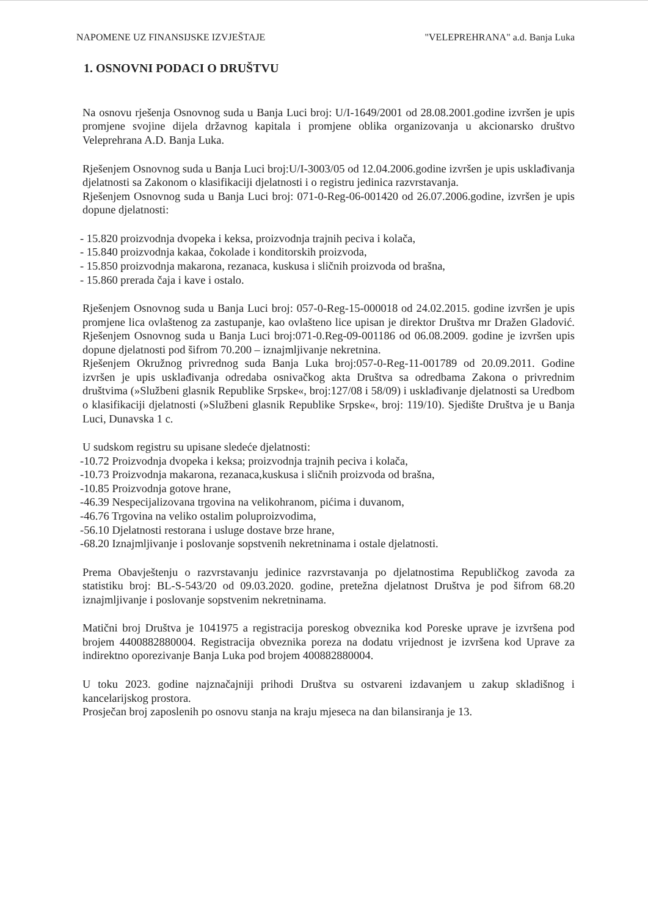NAPOMENE UZ FINANSIJSKE IZVJEŠTAJE "VELEPREHRANA" a.d. Banja Luka
1. OSNOVNI PODACI O DRUŠTVU
Na osnovu rješenja Osnovnog suda u Banja Luci broj: U/I-1649/2001 od 28.08.2001.godine izvršen je upis promjene svojine dijela državnog kapitala i promjene oblika organizovanja u akcionarsko društvo Veleprehrana A.D. Banja Luka.
Rješenjem Osnovnog suda u Banja Luci broj:U/I-3003/05 od 12.04.2006.godine izvršen je upis usklađivanja djelatnosti sa Zakonom o klasifikaciji djelatnosti i o registru jedinica razvrstavanja.
Rješenjem Osnovnog suda u Banja Luci broj: 071-0-Reg-06-001420 od 26.07.2006.godine, izvršen je upis dopune djelatnosti:
- 15.820 proizvodnja dvopeka i keksa, proizvodnja trajnih peciva i kolača,
- 15.840 proizvodnja kakaa, čokolade i konditorskih proizvoda,
- 15.850 proizvodnja makarona, rezanaca, kuskusa i sličnih proizvoda od brašna,
- 15.860 prerada čaja i kave i ostalo.
Rješenjem Osnovnog suda u Banja Luci broj: 057-0-Reg-15-000018 od 24.02.2015. godine izvršen je upis promjene lica ovlaštenog za zastupanje, kao ovlašteno lice upisan je direktor Društva mr Dražen Gladović. Rješenjem Osnovnog suda u Banja Luci broj:071-0.Reg-09-001186 od 06.08.2009. godine je izvršen upis dopune djelatnosti pod šifrom 70.200 – iznajmljivanje nekretnina.
Rješenjem Okružnog privrednog suda Banja Luka broj:057-0-Reg-11-001789 od 20.09.2011. Godine izvršen je upis usklađivanja odredaba osnivačkog akta Društva sa odredbama Zakona o privrednim društvima (»Službeni glasnik Republike Srpske«, broj:127/08 i 58/09) i usklađivanje djelatnosti sa Uredbom o klasifikaciji djelatnosti (»Službeni glasnik Republike Srpske«, broj: 119/10). Sjedište Društva je u Banja Luci, Dunavska 1 c.
U sudskom registru su upisane sledeće djelatnosti:
-10.72 Proizvodnja dvopeka i keksa; proizvodnja trajnih peciva i kolača,
-10.73 Proizvodnja makarona, rezanaca,kuskusa i sličnih proizvoda od brašna,
-10.85 Proizvodnja gotove hrane,
-46.39 Nespecijalizovana trgovina na velikohranom, pićima i duvanom,
-46.76 Trgovina na veliko ostalim poluproizvodima,
-56.10 Djelatnosti restorana i usluge dostave brze hrane,
-68.20 Iznajmljivanje i poslovanje sopstvenih nekretninama i ostale djelatnosti.
Prema Obavještenju o razvrstavanju jedinice razvrstavanja po djelatnostima Republičkog zavoda za statistiku broj: BL-S-543/20 od 09.03.2020. godine, pretežna djelatnost Društva je pod šifrom 68.20 iznajmljivanje i poslovanje sopstvenim nekretninama.
Matični broj Društva je 1041975 a registracija poreskog obveznika kod Poreske uprave je izvršena pod brojem 4400882880004. Registracija obveznika poreza na dodatu vrijednost je izvršena kod Uprave za indirektno oporezivanje Banja Luka pod brojem 400882880004.
U toku 2023. godine najznačajniji prihodi Društva su ostvareni izdavanjem u zakup skladišnog i kancelarijskog prostora.
Prosječan broj zaposlenih po osnovu stanja na kraju mjeseca na dan bilansiranja je 13.